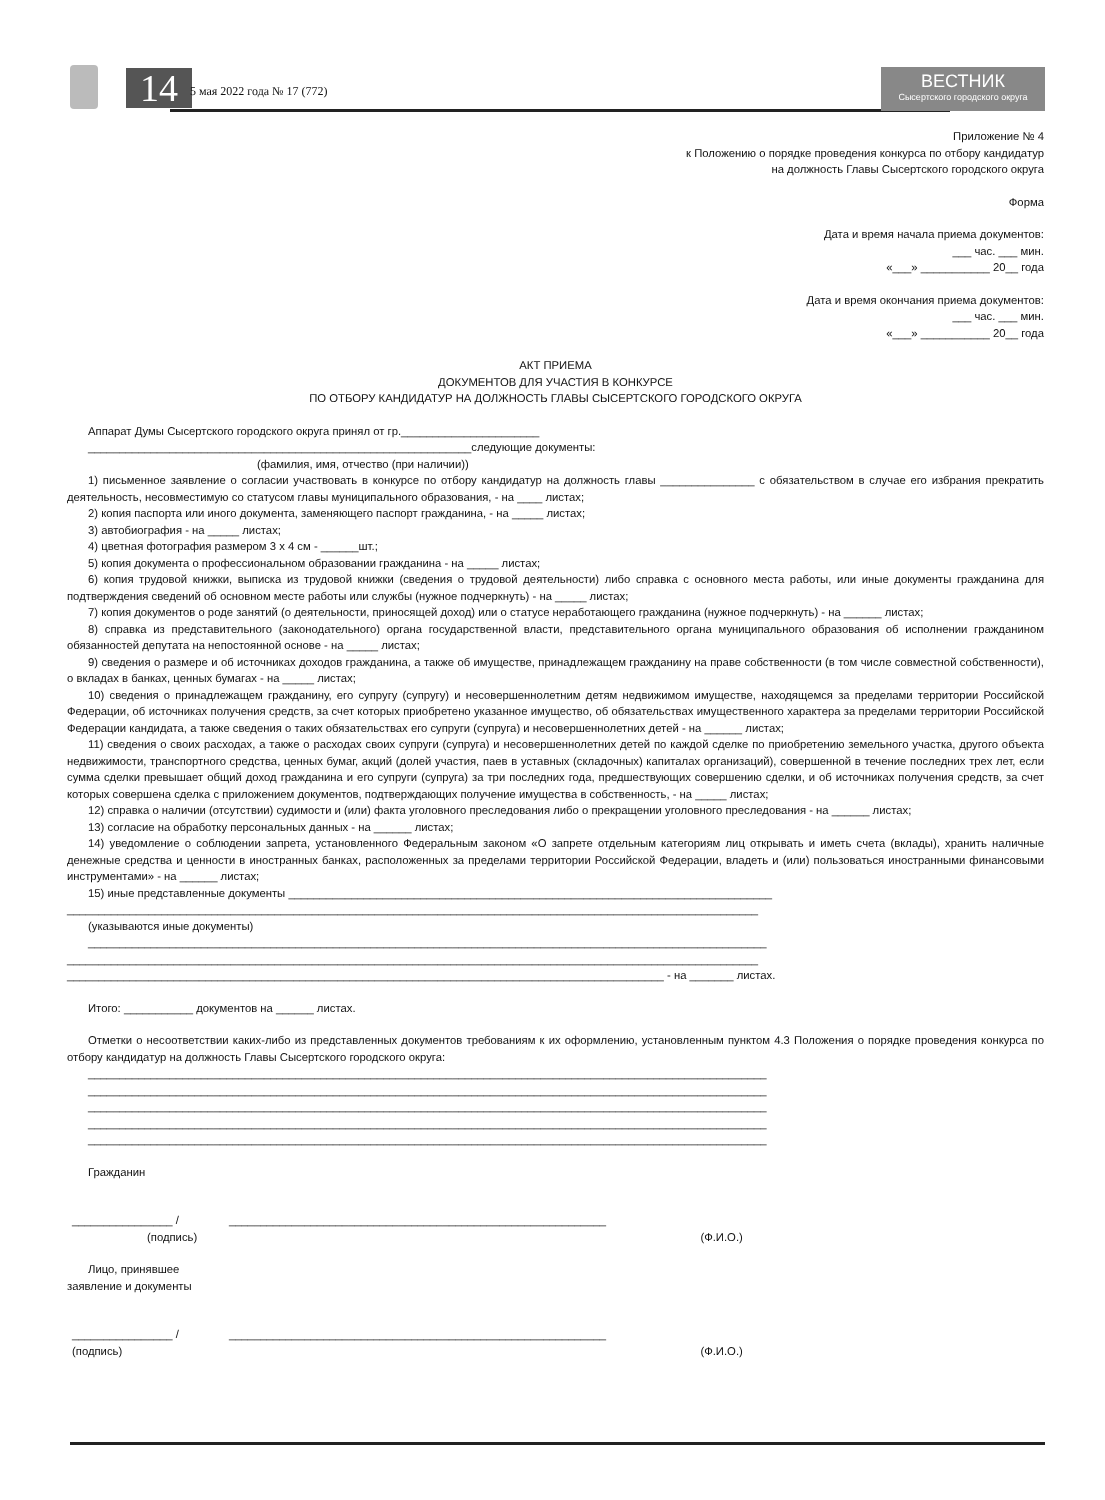14 5 мая 2022 года № 17 (772)
ВЕСТНИК
Сысертского городского округа
Приложение № 4
к Положению о порядке проведения конкурса по отбору кандидатур
на должность Главы Сысертского городского округа
Форма
Дата и время начала приема документов:
___ час. ___ мин.
«___» ___________ 20__ года
Дата и время окончания приема документов:
___ час. ___ мин.
«___» ___________ 20__ года
АКТ ПРИЕМА
ДОКУМЕНТОВ ДЛЯ УЧАСТИЯ В КОНКУРСЕ
ПО ОТБОРУ КАНДИДАТУР НА ДОЛЖНОСТЬ ГЛАВЫ СЫСЕРТСКОГО ГОРОДСКОГО ОКРУГА
Аппарат Думы Сысертского городского округа принял от гр.______________________
_____________________________________________________________следующие документы:
(фамилия, имя, отчество (при наличии))
1) письменное заявление о согласии участвовать в конкурсе по отбору кандидатур на должность главы _______________ с обязательством в случае его избрания прекратить деятельность, несовместимую со статусом главы муниципального образования, - на ____ листах;
2) копия паспорта или иного документа, заменяющего паспорт гражданина, - на _____ листах;
3) автобиография - на _____ листах;
4) цветная фотография размером 3 x 4 см - ______шт.;
5) копия документа о профессиональном образовании гражданина - на _____ листах;
6) копия трудовой книжки, выписка из трудовой книжки (сведения о трудовой деятельности) либо справка с основного места работы, или иные документы гражданина для подтверждения сведений об основном месте работы или службы (нужное подчеркнуть) - на _____ листах;
7) копия документов о роде занятий (о деятельности, приносящей доход) или о статусе неработающего гражданина (нужное подчеркнуть) - на ______ листах;
8) справка из представительного (законодательного) органа государственной власти, представительного органа муниципального образования об исполнении гражданином обязанностей депутата на непостоянной основе - на _____ листах;
9) сведения о размере и об источниках доходов гражданина, а также об имуществе, принадлежащем гражданину на праве собственности (в том числе совместной собственности), о вкладах в банках, ценных бумагах - на _____ листах;
10) сведения о принадлежащем гражданину, его супругу (супругу) и несовершеннолетним детям недвижимом имуществе, находящемся за пределами территории Российской Федерации, об источниках получения средств, за счет которых приобретено указанное имущество, об обязательствах имущественного характера за пределами территории Российской Федерации кандидата, а также сведения о таких обязательствах его супруги (супруга) и несовершеннолетних детей - на ______ листах;
11) сведения о своих расходах, а также о расходах своих супруги (супруга) и несовершеннолетних детей по каждой сделке по приобретению земельного участка, другого объекта недвижимости, транспортного средства, ценных бумаг, акций (долей участия, паев в уставных (складочных) капиталах организаций), совершенной в течение последних трех лет, если сумма сделки превышает общий доход гражданина и его супруги (супруга) за три последних года, предшествующих совершению сделки, и об источниках получения средств, за счет которых совершена сделка с приложением документов, подтверждающих получение имущества в собственность, - на _____ листах;
12) справка о наличии (отсутствии) судимости и (или) факта уголовного преследования либо о прекращении уголовного преследования - на ______ листах;
13) согласие на обработку персональных данных - на ______ листах;
14) уведомление о соблюдении запрета, установленного Федеральным законом «О запрете отдельным категориям лиц открывать и иметь счета (вклады), хранить наличные денежные средства и ценности в иностранных банках, расположенных за пределами территории Российской Федерации, владеть и (или) пользоваться иностранными финансовыми инструментами» - на ______ листах;
15) иные представленные документы _____________________________________________________________________________
______________________________________________________________________________________________________________
(указываются иные документы)
____________________________________________________________________________________________________________
______________________________________________________________________________________________________________
_______________________________________________________________________________________________ - на _______ листах.
Итого: ___________ документов на ______ листах.
Отметки о несоответствии каких-либо из представленных документов требованиям к их оформлению, установленным пунктом 4.3 Положения о порядке проведения конкурса по отбору кандидатур на должность Главы Сысертского городского округа:
____________________________________________________________________________________________________________
____________________________________________________________________________________________________________
____________________________________________________________________________________________________________
____________________________________________________________________________________________________________
____________________________________________________________________________________________________________
Гражданин
________________ / ____________________________________________________________
(подпись) (Ф.И.О.)
Лицо, принявшее
заявление и документы
________________ / ____________________________________________________________
(подпись) (Ф.И.О.)